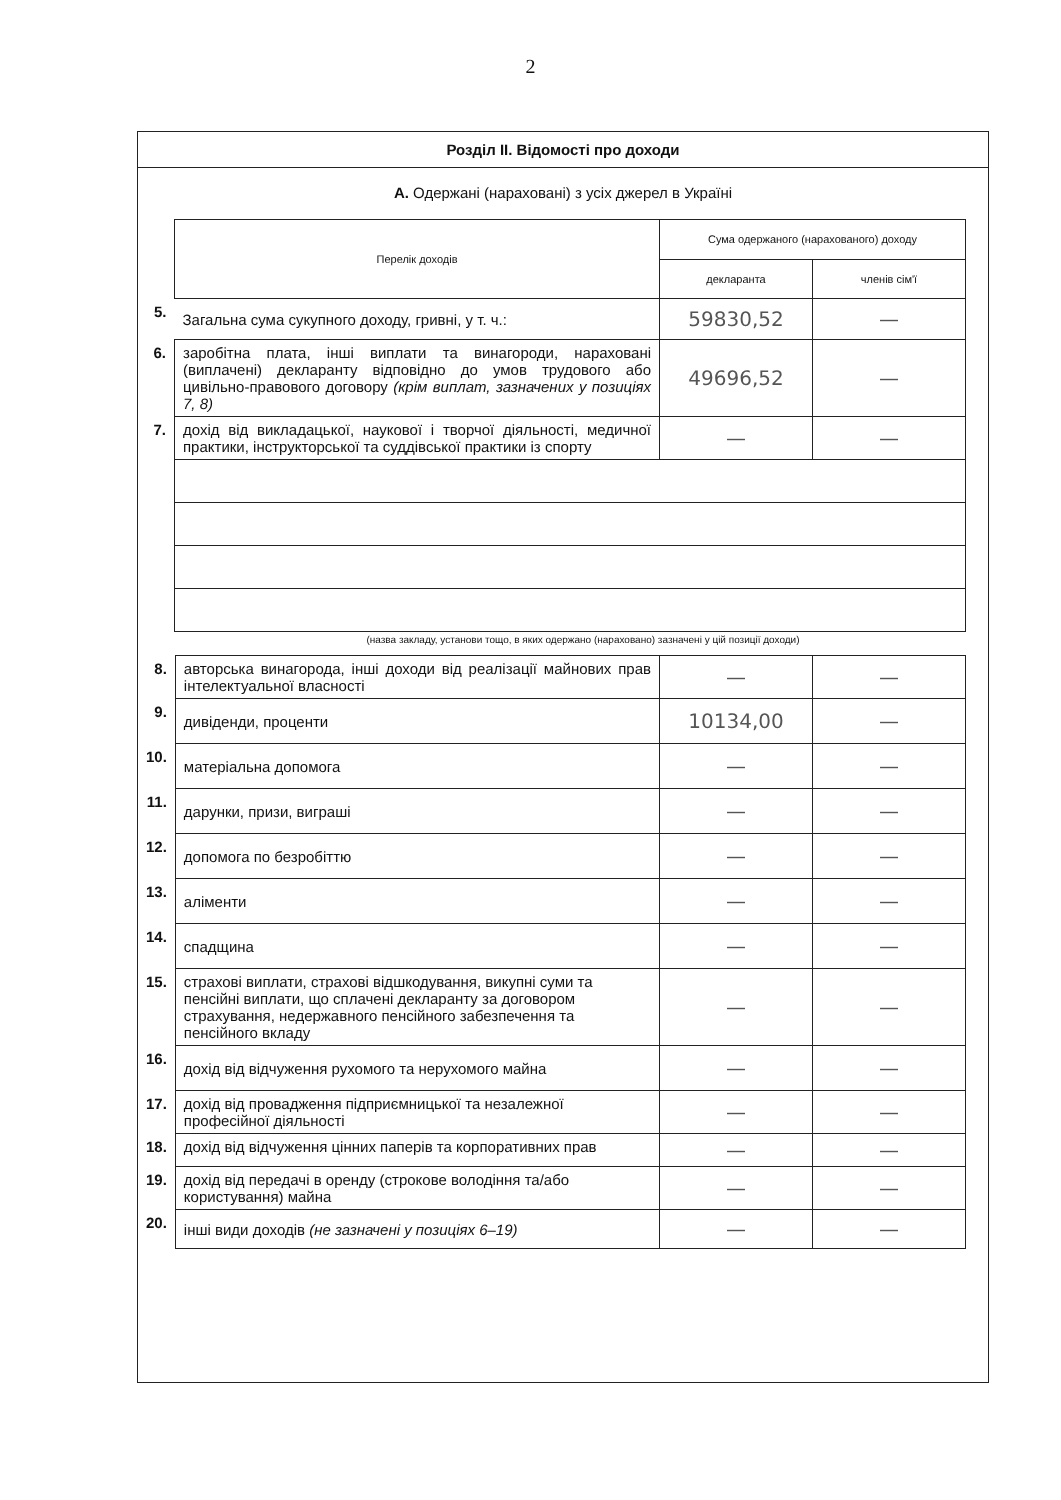2
Розділ ІІ. Відомості про доходи
А. Одержані (нараховані) з усіх джерел в Україні
| | Перелік доходів | Сума одержаного (нарахованого) доходу | |
| | | декларанта | членів сім'ї |
| 5. | Загальна сума сукупного доходу, гривні, у т. ч.: | 59830,52 | — |
| 6. | заробітна плата, інші виплати та винагороди, нараховані (виплачені) декларанту відповідно до умов трудового або цивільно-правового договору (крім виплат, зазначених у позиціях 7, 8) | 49696,52 | — |
| 7. | дохід від викладацької, наукової і творчої діяльності, медичної практики, інструкторської та суддівської практики із спорту | — | — |
(назва закладу, установи тощо, в яких одержано (нараховано) зазначені у цій позиції доходи)
| 8. | авторська винагорода, інші доходи від реалізації майнових прав інтелектуальної власності | — | — |
| 9. | дивіденди, проценти | 10134,00 | — |
| 10. | матеріальна допомога | — | — |
| 11. | дарунки, призи, виграші | — | — |
| 12. | допомога по безробіттю | — | — |
| 13. | аліменти | — | — |
| 14. | спадщина | — | — |
| 15. | страхові виплати, страхові відшкодування, викупні суми та пенсійні виплати, що сплачені декларанту за договором страхування, недержавного пенсійного забезпечення та пенсійного вкладу | — | — |
| 16. | дохід від відчуження рухомого та нерухомого майна | — | — |
| 17. | дохід від провадження підприємницької та незалежної професійної діяльності | — | — |
| 18. | дохід від відчуження цінних паперів та корпоративних прав | — | — |
| 19. | дохід від передачі в оренду (строкове володіння та/або користування) майна | — | — |
| 20. | інші види доходів (не зазначені у позиціях 6–19) | — | — |